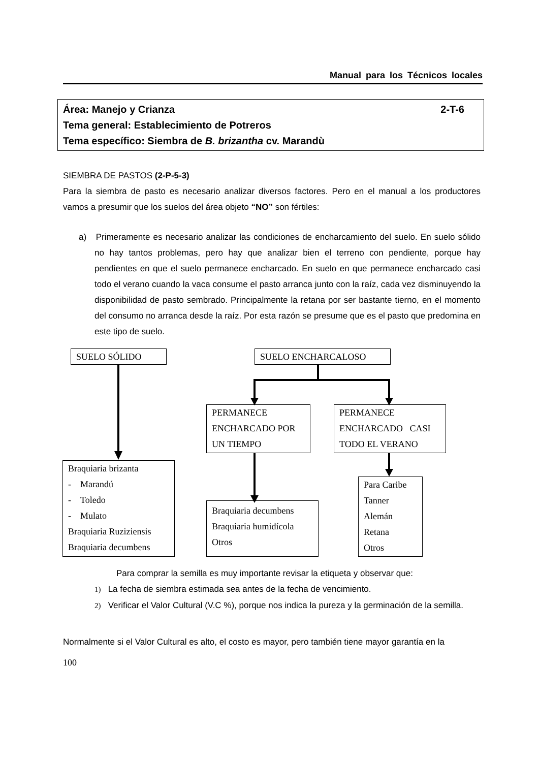Manual para los Técnicos locales
2-T-6 Área: Manejo y Crianza
Tema general: Establecimiento de Potreros
Tema específico: Siembra de B. brizantha cv. Marandù
SIEMBRA DE PASTOS (2-P-5-3)
Para la siembra de pasto es necesario analizar diversos factores. Pero en el manual a los productores vamos a presumir que los suelos del área objeto “NO” son fértiles:
a) Primeramente es necesario analizar las condiciones de encharcamiento del suelo. En suelo sólido no hay tantos problemas, pero hay que analizar bien el terreno con pendiente, porque hay pendientes en que el suelo permanece encharcado. En suelo en que permanece encharcado casi todo el verano cuando la vaca consume el pasto arranca junto con la raíz, cada vez disminuyendo la disponibilidad de pasto sembrado. Principalmente la retana por ser bastante tierno, en el momento del consumo no arranca desde la raíz. Por esta razón se presume que es el pasto que predomina en este tipo de suelo.
SUELO SÓLIDO SUELO ENCHARCALOSO
PERMANECE ENCHARCADO POR UN TIEMPO
PERMANECE ENCHARCADO CASI TODO EL VERANO
Braquiaria brizanta
- Marandú
- Toledo
- Mulato
Braquiaria Ruziziensis
Braquiaria decumbens
Braquiaria decumbens
Braquiaria humidícola
Otros
Para Caribe
Tanner
Alemán
Retana
Otros
Para comprar la semilla es muy importante revisar la etiqueta y observar que:
1) La fecha de siembra estimada sea antes de la fecha de vencimiento.
2) Verificar el Valor Cultural (V.C %), porque nos indica la pureza y la germinación de la semilla.
Normalmente si el Valor Cultural es alto, el costo es mayor, pero también tiene mayor garantía en la
100